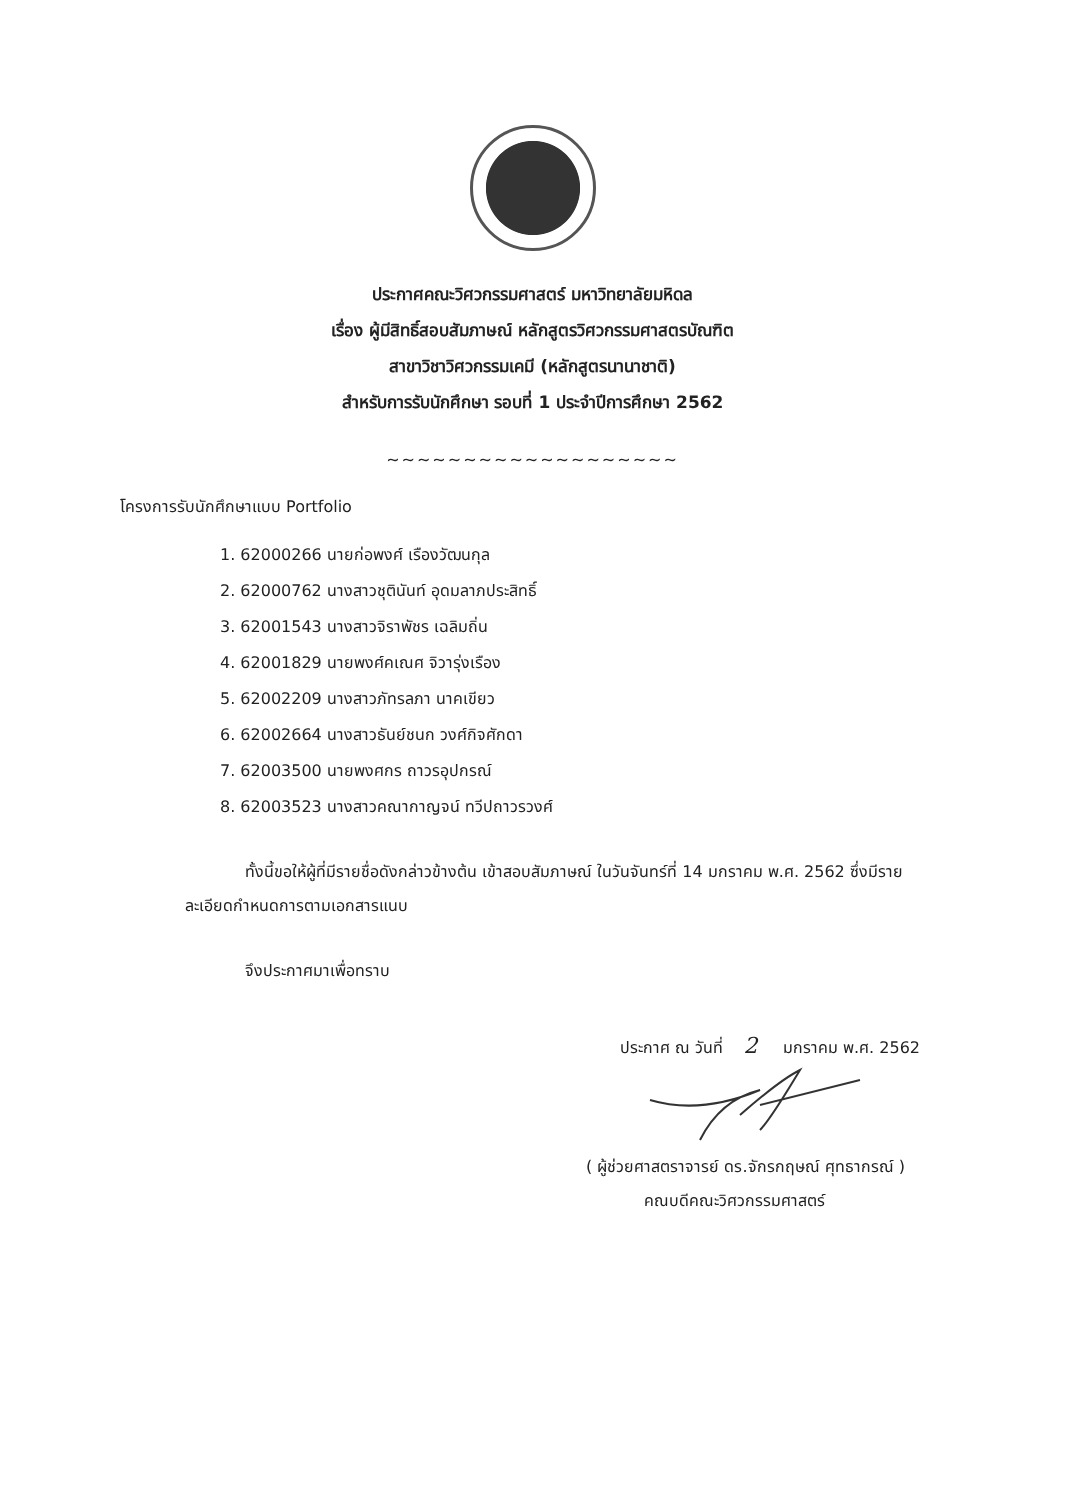ประกาศคณะวิศวกรรมศาสตร์ มหาวิทยาลัยมหิดล
เรื่อง ผู้มีสิทธิ์สอบสัมภาษณ์ หลักสูตรวิศวกรรมศาสตรบัณฑิต
สาขาวิชาวิศวกรรมเคมี (หลักสูตรนานาชาติ)
สำหรับการรับนักศึกษา รอบที่ 1 ประจำปีการศึกษา 2562
~~~~~~~~~~~~~~~~~~~
โครงการรับนักศึกษาแบบ Portfolio
1. 62000266 นายก่อพงศ์ เรืองวัฒนกุล
2. 62000762 นางสาวชุตินันท์ อุดมลาภประสิทธิ์
3. 62001543 นางสาวจิราพัชร เฉลิมถิ่น
4. 62001829 นายพงศ์คเณศ จิวารุ่งเรือง
5. 62002209 นางสาวภัทรลภา นาคเขียว
6. 62002664 นางสาวธันย์ชนก วงศ์กิจศักดา
7. 62003500 นายพงศกร ถาวรอุปกรณ์
8. 62003523 นางสาวคณากาญจน์ ทวีปถาวรวงศ์
ทั้งนี้ขอให้ผู้ที่มีรายชื่อดังกล่าวข้างต้น เข้าสอบสัมภาษณ์ ในวันจันทร์ที่ 14 มกราคม พ.ศ. 2562 ซึ่งมีรายละเอียดกำหนดการตามเอกสารแนบ
จึงประกาศมาเพื่อทราบ
ประกาศ ณ วันที่ 2 มกราคม พ.ศ. 2562
( ผู้ช่วยศาสตราจารย์ ดร.จักรกฤษณ์ ศุทธากรณ์ )
คณบดีคณะวิศวกรรมศาสตร์